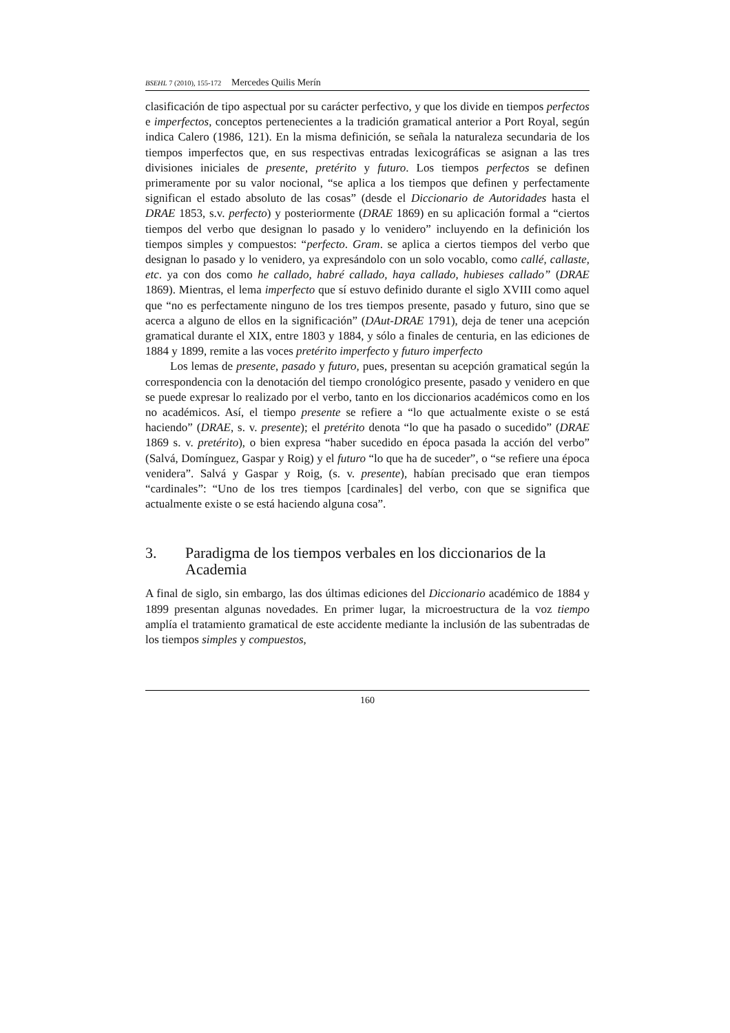BSEHL 7 (2010), 155-172 Mercedes Quilis Merín
clasificación de tipo aspectual por su carácter perfectivo, y que los divide en tiempos perfectos e imperfectos, conceptos pertenecientes a la tradición gramatical anterior a Port Royal, según indica Calero (1986, 121). En la misma definición, se señala la naturaleza secundaria de los tiempos imperfectos que, en sus respectivas entradas lexicográficas se asignan a las tres divisiones iniciales de presente, pretérito y futuro. Los tiempos perfectos se definen primeramente por su valor nocional, “se aplica a los tiempos que definen y perfectamente significan el estado absoluto de las cosas” (desde el Diccionario de Autoridades hasta el DRAE 1853, s.v. perfecto) y posteriormente (DRAE 1869) en su aplicación formal a “ciertos tiempos del verbo que designan lo pasado y lo venidero” incluyendo en la definición los tiempos simples y compuestos: “perfecto. Gram. se aplica a ciertos tiempos del verbo que designan lo pasado y lo venidero, ya expresándolo con un solo vocablo, como callé, callaste, etc. ya con dos como he callado, habré callado, haya callado, hubieses callado” (DRAE 1869). Mientras, el lema imperfecto que sí estuvo definido durante el siglo XVIII como aquel que “no es perfectamente ninguno de los tres tiempos presente, pasado y futuro, sino que se acerca a alguno de ellos en la significación” (DAut-DRAE 1791), deja de tener una acepción gramatical durante el XIX, entre 1803 y 1884, y sólo a finales de centuria, en las ediciones de 1884 y 1899, remite a las voces pretérito imperfecto y futuro imperfecto
Los lemas de presente, pasado y futuro, pues, presentan su acepción gramatical según la correspondencia con la denotación del tiempo cronológico presente, pasado y venidero en que se puede expresar lo realizado por el verbo, tanto en los diccionarios académicos como en los no académicos. Así, el tiempo presente se refiere a “lo que actualmente existe o se está haciendo” (DRAE, s. v. presente); el pretérito denota “lo que ha pasado o sucedido” (DRAE 1869 s. v. pretérito), o bien expresa “haber sucedido en época pasada la acción del verbo” (Salvá, Domínguez, Gaspar y Roig) y el futuro “lo que ha de suceder”, o “se refiere una época venidera”. Salvá y Gaspar y Roig, (s. v. presente), habían precisado que eran tiempos “cardinales”: “Uno de los tres tiempos [cardinales] del verbo, con que se significa que actualmente existe o se está haciendo alguna cosa”.
3. Paradigma de los tiempos verbales en los diccionarios de la Academia
A final de siglo, sin embargo, las dos últimas ediciones del Diccionario académico de 1884 y 1899 presentan algunas novedades. En primer lugar, la microestructura de la voz tiempo amplía el tratamiento gramatical de este accidente mediante la inclusión de las subentradas de los tiempos simples y compuestos,
160